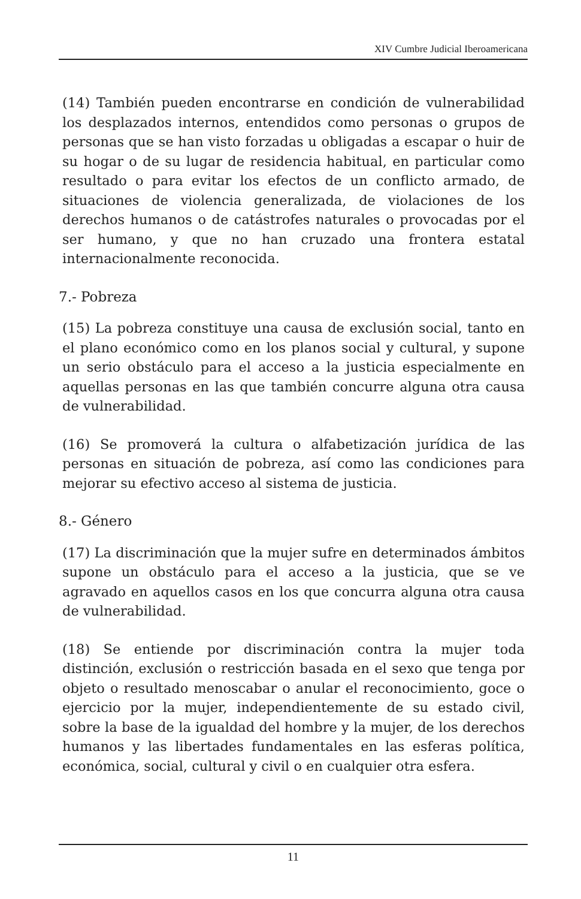XIV Cumbre Judicial Iberoamericana
(14) También pueden encontrarse en condición de vulnerabilidad los desplazados internos, entendidos como personas o grupos de personas que se han visto forzadas u obligadas a escapar o huir de su hogar o de su lugar de residencia habitual, en particular como resultado o para evitar los efectos de un conflicto armado, de situaciones de violencia generalizada, de violaciones de los derechos humanos o de catástrofes naturales o provocadas por el ser humano, y que no han cruzado una frontera estatal internacionalmente reconocida.
7.- Pobreza
(15) La pobreza constituye una causa de exclusión social, tanto en el plano económico como en los planos social y cultural, y supone un serio obstáculo para el acceso a la justicia especialmente en aquellas personas en las que también concurre alguna otra causa de vulnerabilidad.
(16) Se promoverá la cultura o alfabetización jurídica de las personas en situación de pobreza, así como las condiciones para mejorar su efectivo acceso al sistema de justicia.
8.- Género
(17) La discriminación que la mujer sufre en determinados ámbitos supone un obstáculo para el acceso a la justicia, que se ve agravado en aquellos casos en los que concurra alguna otra causa de vulnerabilidad.
(18) Se entiende por discriminación contra la mujer toda distinción, exclusión o restricción basada en el sexo que tenga por objeto o resultado menoscabar o anular el reconocimiento, goce o ejercicio por la mujer, independientemente de su estado civil, sobre la base de la igualdad del hombre y la mujer, de los derechos humanos y las libertades fundamentales en las esferas política, económica, social, cultural y civil o en cualquier otra esfera.
11